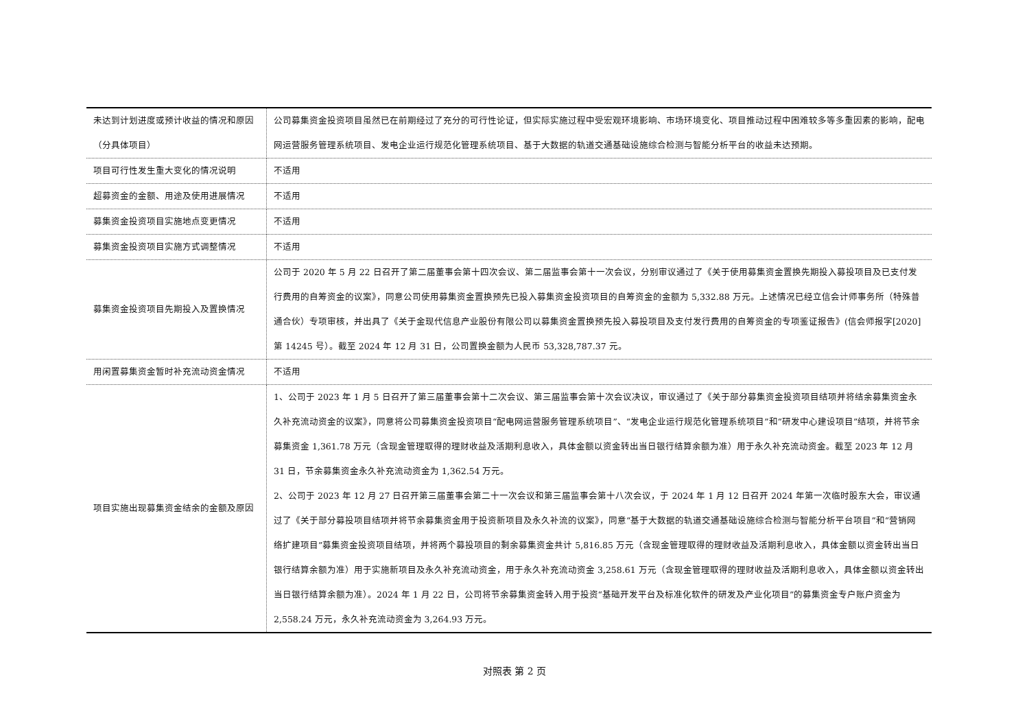| 未达到计划进度或预计收益的情况和原因（分具体项目） | 公司募集资金投资项目虽然已在前期经过了充分的可行性论证，但实际实施过程中受宏观环境影响、市场环境变化、项目推动过程中困难较多等多重因素的影响，配电网运营服务管理系统项目、发电企业运行规范化管理系统项目、基于大数据的轨道交通基础设施综合检测与智能分析平台的收益未达预期。 |
| 项目可行性发生重大变化的情况说明 | 不适用 |
| 超募资金的金额、用途及使用进展情况 | 不适用 |
| 募集资金投资项目实施地点变更情况 | 不适用 |
| 募集资金投资项目实施方式调整情况 | 不适用 |
| 募集资金投资项目先期投入及置换情况 | 公司于 2020 年 5 月 22 日召开了第二届董事会第十四次会议、第二届监事会第十一次会议，分别审议通过了《关于使用募集资金置换先期投入募投项目及已支付发行费用的自筹资金的议案》，同意公司使用募集资金置换预先已投入募集资金投资项目的自筹资金的金额为 5,332.88 万元。上述情况已经立信会计师事务所（特殊普通合伙）专项审核，并出具了《关于金现代信息产业股份有限公司以募集资金置换预先投入募投项目及支付发行费用的自筹资金的专项鉴证报告》(信会师报字[2020]第 14245 号）。截至 2024 年 12 月 31 日，公司置换金额为人民币 53,328,787.37 元。 |
| 用闲置募集资金暂时补充流动资金情况 | 不适用 |
| 项目实施出现募集资金结余的金额及原因 | 1、公司于 2023 年 1 月 5 日召开了第三届董事会第十二次会议、第三届监事会第十次会议决议，审议通过了《关于部分募集资金投资项目结项并将结余募集资金永久补充流动资金的议案》，同意将公司募集资金投资项目“配电网运营服务管理系统项目”、“发电企业运行规范化管理系统项目”和“研发中心建设项目”结项，并将节余募集资金 1,361.78 万元（含现金管理取得的理财收益及活期利息收入，具体金额以资金转出当日银行结算余额为准）用于永久补充流动资金。截至 2023 年 12 月 31 日，节余募集资金永久补充流动资金为 1,362.54 万元。 2、公司于 2023 年 12 月 27 日召开第三届董事会第二十一次会议和第三届监事会第十八次会议，于 2024 年 1 月 12 日召开 2024 年第一次临时股东大会，审议通过了《关于部分募投项目结项并将节余募集资金用于投资新项目及永久补流的议案》，同意“基于大数据的轨道交通基础设施综合检测与智能分析平台项目”和“营销网络扩建项目”募集资金投资项目结项，并将两个募投项目的剩余募集资金共计 5,816.85 万元（含现金管理取得的理财收益及活期利息收入，具体金额以资金转出当日银行结算余额为准）用于实施新项目及永久补充流动资金，用于永久补充流动资金 3,258.61 万元（含现金管理取得的理财收益及活期利息收入，具体金额以资金转出当日银行结算余额为准）。2024 年 1 月 22 日，公司将节余募集资金转入用于投资“基础开发平台及标准化软件的研发及产业化项目”的募集资金专户账户资金为 2,558.24 万元，永久补充流动资金为 3,264.93 万元。 |
对照表 第 2 页